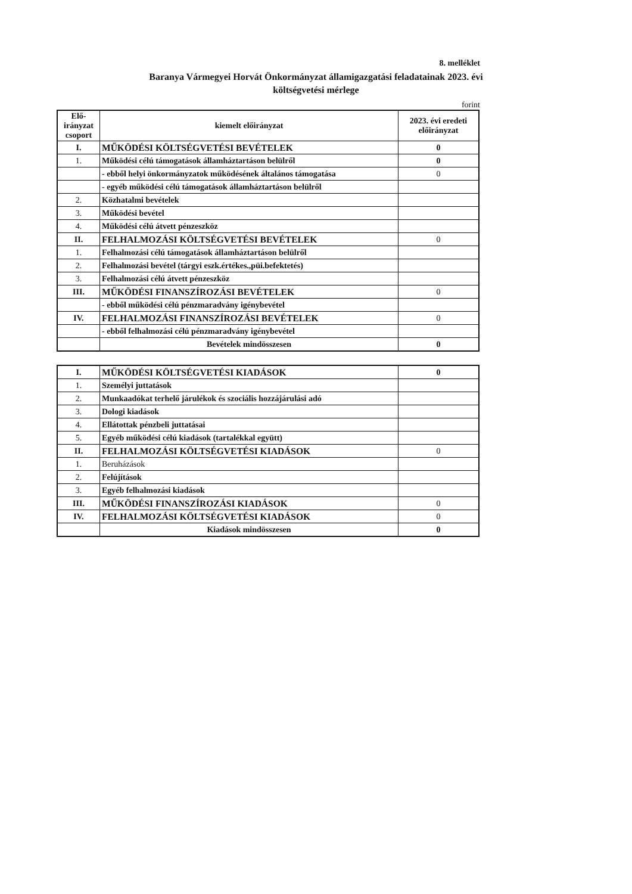8. melléklet
Baranya Vármegyei Horvát Önkormányzat államigazgatási feladatainak 2023. évi
költségvetési mérlege
forint
| Elő-irányzat csoport | kiemelt előirányzat | 2023. évi eredeti előirányzat |
| --- | --- | --- |
| I. | MŰKÖDÉSI KÖLTSÉGVETÉSI BEVÉTELEK | 0 |
| 1. | Működési célú támogatások államháztartáson belülről | 0 |
| | - ebből helyi önkormányzatok működésének általános támogatása | 0 |
| | - egyéb működési célú támogatások államháztartáson belülről | |
| 2. | Közhatalmi bevételek | |
| 3. | Működési bevétel | |
| 4. | Működési célú átvett pénzeszköz | |
| II. | FELHALMOZÁSI KÖLTSÉGVETÉSI BEVÉTELEK | 0 |
| 1. | Felhalmozási célú támogatások államháztartáson belülről | |
| 2. | Felhalmozási bevétel (tárgyi eszk.értékes.,püi.befektetés) | |
| 3. | Felhalmozási célú átvett pénzeszköz | |
| III. | MŰKÖDÉSI FINANSZÍROZÁSI BEVÉTELEK | 0 |
| | - ebből működési célú pénzmaradvány igénybevétel | |
| IV. | FELHALMOZÁSI FINANSZÍROZÁSI BEVÉTELEK | 0 |
| | - ebből felhalmozási célú pénzmaradvány igénybevétel | |
| | Bevételek mindösszesen | 0 |
| I. | MŰKÖDÉSI KÖLTSÉGVETÉSI KIADÁSOK | 0 |
| 1. | Személyi juttatások | |
| 2. | Munkaadókat terhelő járulékok és szociális hozzájárulási adó | |
| 3. | Dologi kiadások | |
| 4. | Ellátottak pénzbeli juttatásai | |
| 5. | Egyéb működési célú kiadások (tartalékkal együtt) | |
| II. | FELHALMOZÁSI KÖLTSÉGVETÉSI KIADÁSOK | 0 |
| 1. | Beruházások | |
| 2. | Felújítások | |
| 3. | Egyéb felhalmozási kiadások | |
| III. | MŰKÖDÉSI FINANSZÍROZÁSI KIADÁSOK | 0 |
| IV. | FELHALMOZÁSI KÖLTSÉGVETÉSI KIADÁSOK | 0 |
| | Kiadások mindösszesen | 0 |